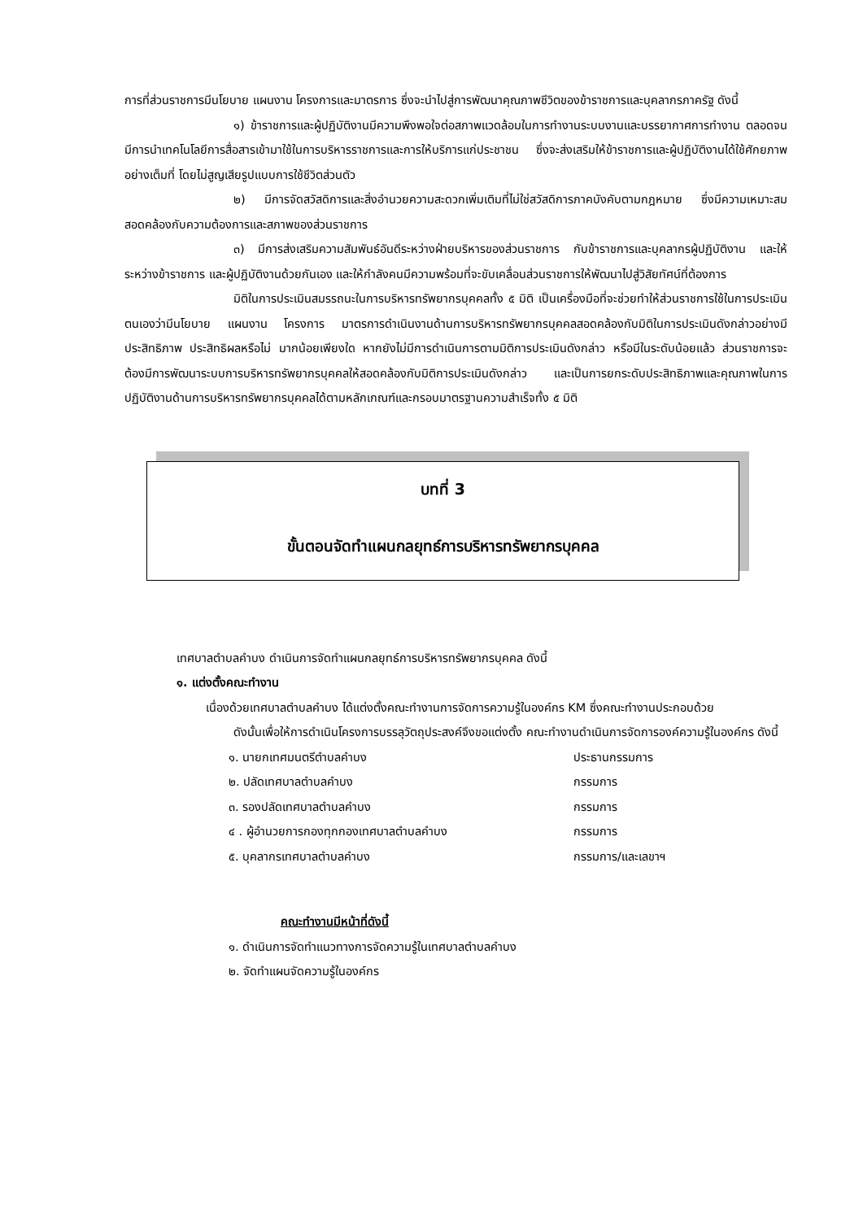การที่ส่วนราชการมีนโยบาย แผนงาน โครงการและมาตรการ ซึ่งจะนำไปสู่การพัฒนาคุณภาพชีวิตของข้าราชการและบุคลากรภาครัฐ ดังนี้
๑) ข้าราชการและผู้ปฏิบัติงานมีความพึงพอใจต่อสภาพแวดล้อมในการทำงานระบบงานและบรรยากาศการทำงาน ตลอดจนมีการนำเทคโนโลยีการสื่อสารเข้ามาใช้ในการบริหารราชการและการให้บริการแก่ประชาชน ซึ่งจะส่งเสริมให้ข้าราชการและผู้ปฏิบัติงานได้ใช้ศักยภาพอย่างเต็มที่ โดยไม่สูญเสียรูปแบบการใช้ชีวิตส่วนตัว
๒) มีการจัดสวัสดิการและสิ่งอำนวยความสะดวกเพิ่มเติมที่ไม่ใช่สวัสดิการภาคบังคับตามกฎหมาย ซึ่งมีความเหมาะสม สอดคล้องกับความต้องการและสภาพของส่วนราชการ
๓) มีการส่งเสริมความสัมพันธ์อันดีระหว่างฝ่ายบริหารของส่วนราชการ กับข้าราชการและบุคลากรผู้ปฏิบัติงาน และให้ระหว่างข้าราชการ และผู้ปฏิบัติงานด้วยกันเอง และให้กำลังคนมีความพร้อมที่จะขับเคลื่อนส่วนราชการให้พัฒนาไปสู่วิสัยทัศน์ที่ต้องการ
มิติในการประเมินสมรรถนะในการบริหารทรัพยากรบุคคลทั้ง ๕ มิติ เป็นเครื่องมือที่จะช่วยทำให้ส่วนราชการใช้ในการประเมินตนเองว่ามีนโยบาย แผนงาน โครงการ มาตรการดำเนินงานด้านการบริหารทรัพยากรบุคคลสอดคล้องกับมิติในการประเมินดังกล่าวอย่างมีประสิทธิภาพ ประสิทธิผลหรือไม่ มากน้อยเพียงใด หากยังไม่มีการดำเนินการตามมิติการประเมินดังกล่าว หรือมีในระดับน้อยแล้ว ส่วนราชการจะต้องมีการพัฒนาระบบการบริหารทรัพยากรบุคคลให้สอดคล้องกับมิติการประเมินดังกล่าว และเป็นการยกระดับประสิทธิภาพและคุณภาพในการปฏิบัติงานด้านการบริหารทรัพยากรบุคคลได้ตามหลักเกณฑ์และกรอบมาตรฐานความสำเร็จทั้ง ๕ มิติ
บทที่ 3
ขั้นตอนจัดทำแผนกลยุทธ์การบริหารทรัพยากรบุคคล
เทศบาลตำบลคำบง ดำเนินการจัดทำแผนกลยุทธ์การบริหารทรัพยากรบุคคล ดังนี้
๑. แต่งตั้งคณะทำงาน
เนื่องด้วยเทศบาลตำบลคำบง ได้แต่งตั้งคณะทำงานการจัดการความรู้ในองค์กร KM ซึ่งคณะทำงานประกอบด้วย
ดังนั้นเพื่อให้การดำเนินโครงการบรรลุวัตถุประสงค์จึงขอแต่งตั้ง คณะทำงานดำเนินการจัดการองค์ความรู้ในองค์กร ดังนี้
๑. นายกเทศมนตรีตำบลคำบง ประธานกรรมการ
๒. ปลัดเทศบาลตำบลคำบง กรรมการ
๓. รองปลัดเทศบาลตำบลคำบง กรรมการ
๔ . ผู้อำนวยการกองทุกกองเทศบาลตำบลคำบง กรรมการ
๕. บุคลากรเทศบาลตำบลคำบง กรรมการ/และเลขาฯ
คณะทำงานมีหน้าที่ดังนี้
๑. ดำเนินการจัดทำแนวทางการจัดความรู้ในเทศบาลตำบลคำบง
๒. จัดทำแผนจัดความรู้ในองค์กร